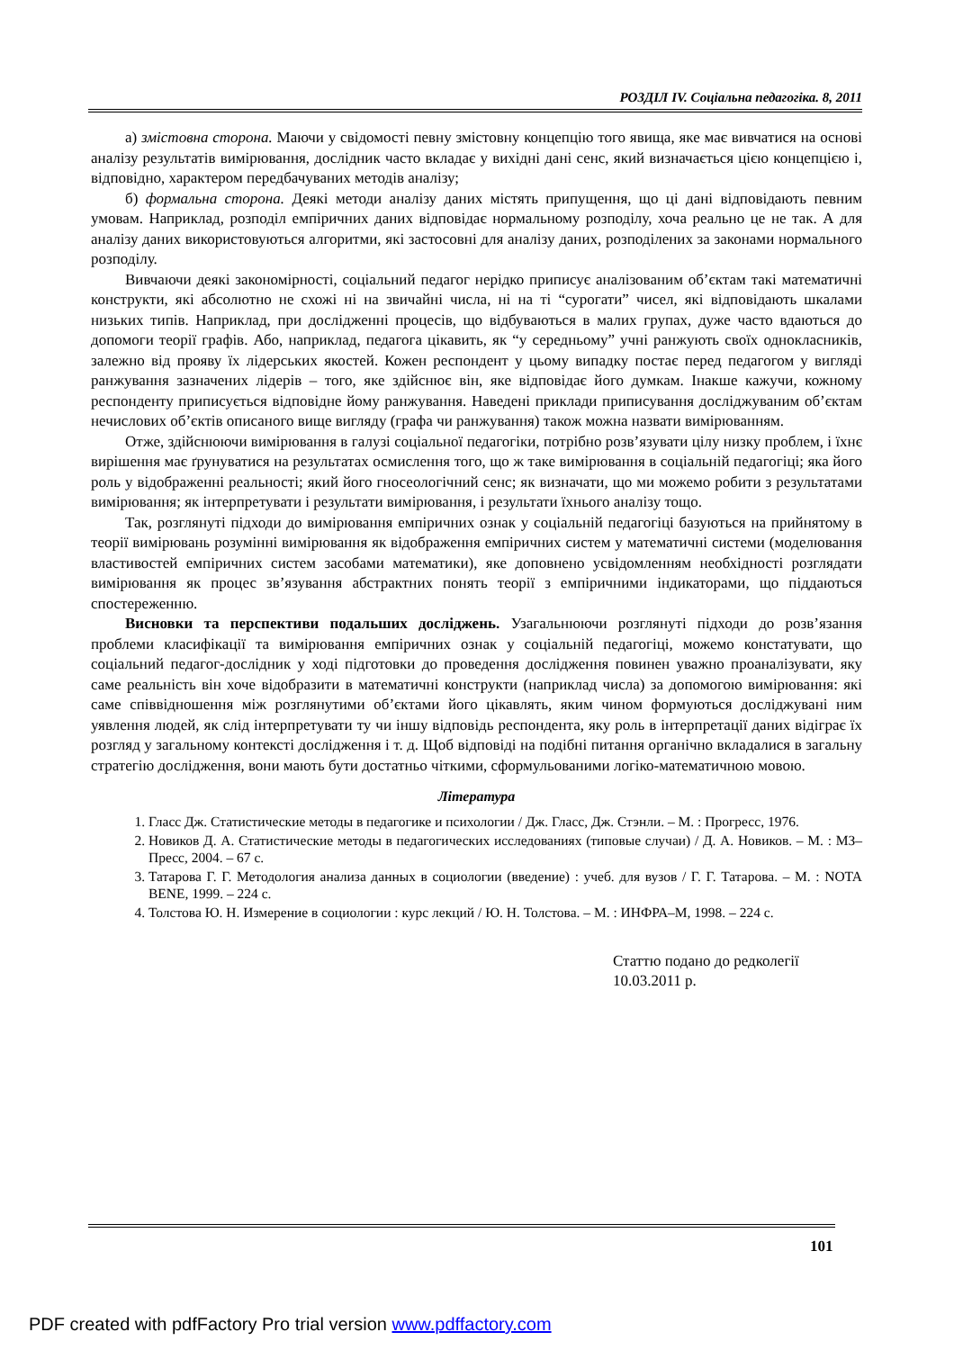РОЗДІЛ IV. Соціальна педагогіка. 8, 2011
а) змістовна сторона. Маючи у свідомості певну змістовну концепцію того явища, яке має вивчатися на основі аналізу результатів вимірювання, дослідник часто вкладає у вихідні дані сенс, який визначається цією концепцією і, відповідно, характером передбачуваних методів аналізу;
б) формальна сторона. Деякі методи аналізу даних містять припущення, що ці дані відповідають певним умовам. Наприклад, розподіл емпіричних даних відповідає нормальному розподілу, хоча реально це не так. А для аналізу даних використовуються алгоритми, які застосовні для аналізу даних, розподілених за законами нормального розподілу.
Вивчаючи деякі закономірності, соціальний педагог нерідко приписує аналізованим об’єктам такі математичні конструкти, які абсолютно не схожі ні на звичайні числа, ні на ті “сурогати” чисел, які відповідають шкалами низьких типів. Наприклад, при дослідженні процесів, що відбуваються в малих групах, дуже часто вдаються до допомоги теорії графів. Або, наприклад, педагога цікавить, як “у середньому” учні ранжують своїх однокласників, залежно від прояву їх лідерських якостей. Кожен респондент у цьому випадку постає перед педагогом у вигляді ранжування зазначених лідерів – того, яке здійснює він, яке відповідає його думкам. Інакше кажучи, кожному респонденту приписується відповідне йому ранжування. Наведені приклади приписування досліджуваним об’єктам нечислових об’єктів описаного вище вигляду (графа чи ранжування) також можна назвати вимірюванням.
Отже, здійснюючи вимірювання в галузі соціальної педагогіки, потрібно розв’язувати цілу низку проблем, і їхнє вирішення має ґрунуватися на результатах осмислення того, що ж таке вимірювання в соціальній педагогіці; яка його роль у відображенні реальності; який його гносеологічний сенс; як визначати, що ми можемо робити з результатами вимірювання; як інтерпретувати і результати вимірювання, і результати їхнього аналізу тощо.
Так, розглянуті підходи до вимірювання емпіричних ознак у соціальній педагогіці базуються на прийнятому в теорії вимірювань розумінні вимірювання як відображення емпіричних систем у математичні системи (моделювання властивостей емпіричних систем засобами математики), яке доповнено усвідомленням необхідності розглядати вимірювання як процес зв’язування абстрактних понять теорії з емпіричними індикаторами, що піддаються спостереженню.
Висновки та перспективи подальших досліджень. Узагальнюючи розглянуті підходи до розв’язання проблеми класифікації та вимірювання емпіричних ознак у соціальній педагогіці, можемо констатувати, що соціальний педагог-дослідник у ході підготовки до проведення дослідження повинен уважно проаналізувати, яку саме реальність він хоче відобразити в математичні конструкти (наприклад числа) за допомогою вимірювання: які саме співвідношення між розглянутими об’єктами його цікавлять, яким чином формуються досліджувані ним уявлення людей, як слід інтерпретувати ту чи іншу відповідь респондента, яку роль в інтерпретації даних відіграє їх розгляд у загальному контексті дослідження і т. д. Щоб відповіді на подібні питання органічно вкладалися в загальну стратегію дослідження, вони мають бути достатньо чіткими, сформульованими логіко-математичною мовою.
Література
1. Гласс Дж. Статистические методы в педагогике и психологии / Дж. Гласс, Дж. Стэнли. – М. : Прогресс, 1976.
2. Новиков Д. А. Статистические методы в педагогических исследованиях (типовые случаи) / Д. А. Новиков. – М. : МЗ–Пресс, 2004. – 67 с.
3. Татарова Г. Г. Методология анализа данных в социологии (введение) : учеб. для вузов / Г. Г. Татарова. – М. : NOTA BENE, 1999. – 224 с.
4. Толстова Ю. Н. Измерение в социологии : курс лекций / Ю. Н. Толстова. – М. : ИНФРА–М, 1998. – 224 с.
Статтю подано до редколегії
10.03.2011 р.
101
PDF created with pdfFactory Pro trial version www.pdffactory.com